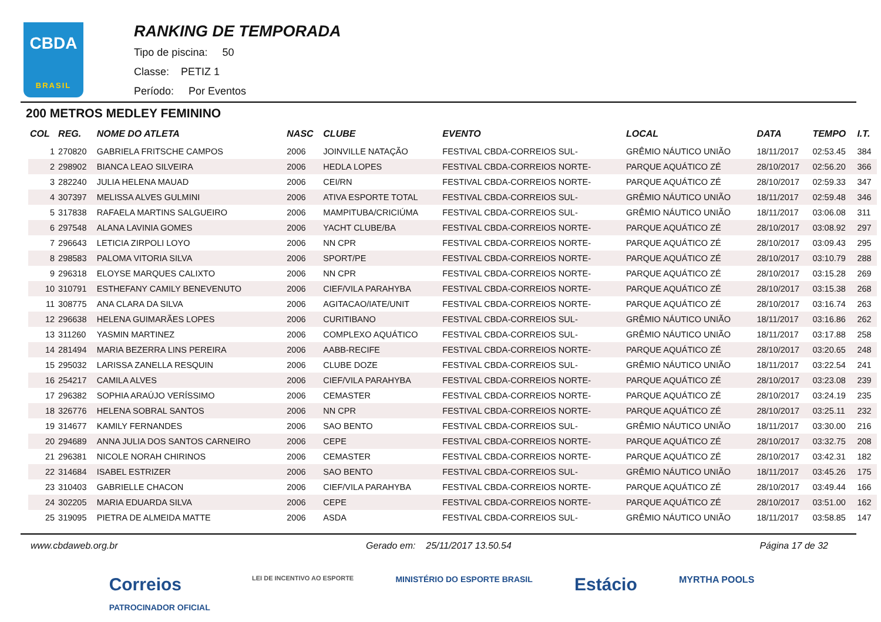CBDA
BRASIL
RANKING DE TEMPORADA
Tipo de piscina: 50
Classe: PETIZ 1
Período: Por Eventos
200 METROS MEDLEY FEMININO
| COL | REG. | NOME DO ATLETA | NASC | CLUBE | EVENTO | LOCAL | DATA | TEMPO | I.T. |
| --- | --- | --- | --- | --- | --- | --- | --- | --- | --- |
| 1 | 270820 | GABRIELA FRITSCHE CAMPOS | 2006 | JOINVILLE NATAÇÃO | FESTIVAL CBDA-CORREIOS SUL- | GRÊMIO NÁUTICO UNIÃO | 18/11/2017 | 02:53.45 | 384 |
| 2 | 298902 | BIANCA LEAO SILVEIRA | 2006 | HEDLA LOPES | FESTIVAL CBDA-CORREIOS NORTE- | PARQUE AQUÁTICO ZÉ | 28/10/2017 | 02:56.20 | 366 |
| 3 | 282240 | JULIA HELENA MAUAD | 2006 | CEI/RN | FESTIVAL CBDA-CORREIOS NORTE- | PARQUE AQUÁTICO ZÉ | 28/10/2017 | 02:59.33 | 347 |
| 4 | 307397 | MELISSA ALVES GULMINI | 2006 | ATIVA ESPORTE TOTAL | FESTIVAL CBDA-CORREIOS SUL- | GRÊMIO NÁUTICO UNIÃO | 18/11/2017 | 02:59.48 | 346 |
| 5 | 317838 | RAFAELA MARTINS SALGUEIRO | 2006 | MAMPITUBA/CRICIÚMA | FESTIVAL CBDA-CORREIOS SUL- | GRÊMIO NÁUTICO UNIÃO | 18/11/2017 | 03:06.08 | 311 |
| 6 | 297548 | ALANA LAVINIA GOMES | 2006 | YACHT CLUBE/BA | FESTIVAL CBDA-CORREIOS NORTE- | PARQUE AQUÁTICO ZÉ | 28/10/2017 | 03:08.92 | 297 |
| 7 | 296643 | LETICIA ZIRPOLI LOYO | 2006 | NN CPR | FESTIVAL CBDA-CORREIOS NORTE- | PARQUE AQUÁTICO ZÉ | 28/10/2017 | 03:09.43 | 295 |
| 8 | 298583 | PALOMA VITORIA SILVA | 2006 | SPORT/PE | FESTIVAL CBDA-CORREIOS NORTE- | PARQUE AQUÁTICO ZÉ | 28/10/2017 | 03:10.79 | 288 |
| 9 | 296318 | ELOYSE MARQUES CALIXTO | 2006 | NN CPR | FESTIVAL CBDA-CORREIOS NORTE- | PARQUE AQUÁTICO ZÉ | 28/10/2017 | 03:15.28 | 269 |
| 10 | 310791 | ESTHEFANY CAMILY BENEVENUTO | 2006 | CIEF/VILA PARAHYBA | FESTIVAL CBDA-CORREIOS NORTE- | PARQUE AQUÁTICO ZÉ | 28/10/2017 | 03:15.38 | 268 |
| 11 | 308775 | ANA CLARA DA SILVA | 2006 | AGITACAO/IATE/UNIT | FESTIVAL CBDA-CORREIOS NORTE- | PARQUE AQUÁTICO ZÉ | 28/10/2017 | 03:16.74 | 263 |
| 12 | 296638 | HELENA GUIMARÃES LOPES | 2006 | CURITIBANO | FESTIVAL CBDA-CORREIOS SUL- | GRÊMIO NÁUTICO UNIÃO | 18/11/2017 | 03:16.86 | 262 |
| 13 | 311260 | YASMIN MARTINEZ | 2006 | COMPLEXO AQUÁTICO | FESTIVAL CBDA-CORREIOS SUL- | GRÊMIO NÁUTICO UNIÃO | 18/11/2017 | 03:17.88 | 258 |
| 14 | 281494 | MARIA BEZERRA LINS PEREIRA | 2006 | AABB-RECIFE | FESTIVAL CBDA-CORREIOS NORTE- | PARQUE AQUÁTICO ZÉ | 28/10/2017 | 03:20.65 | 248 |
| 15 | 295032 | LARISSA ZANELLA RESQUIN | 2006 | CLUBE DOZE | FESTIVAL CBDA-CORREIOS SUL- | GRÊMIO NÁUTICO UNIÃO | 18/11/2017 | 03:22.54 | 241 |
| 16 | 254217 | CAMILA ALVES | 2006 | CIEF/VILA PARAHYBA | FESTIVAL CBDA-CORREIOS NORTE- | PARQUE AQUÁTICO ZÉ | 28/10/2017 | 03:23.08 | 239 |
| 17 | 296382 | SOPHIA ARAÚJO VERÍSSIMO | 2006 | CEMASTER | FESTIVAL CBDA-CORREIOS NORTE- | PARQUE AQUÁTICO ZÉ | 28/10/2017 | 03:24.19 | 235 |
| 18 | 326776 | HELENA SOBRAL SANTOS | 2006 | NN CPR | FESTIVAL CBDA-CORREIOS NORTE- | PARQUE AQUÁTICO ZÉ | 28/10/2017 | 03:25.11 | 232 |
| 19 | 314677 | KAMILY FERNANDES | 2006 | SAO BENTO | FESTIVAL CBDA-CORREIOS SUL- | GRÊMIO NÁUTICO UNIÃO | 18/11/2017 | 03:30.00 | 216 |
| 20 | 294689 | ANNA JULIA DOS SANTOS CARNEIRO | 2006 | CEPE | FESTIVAL CBDA-CORREIOS NORTE- | PARQUE AQUÁTICO ZÉ | 28/10/2017 | 03:32.75 | 208 |
| 21 | 296381 | NICOLE NORAH CHIRINOS | 2006 | CEMASTER | FESTIVAL CBDA-CORREIOS NORTE- | PARQUE AQUÁTICO ZÉ | 28/10/2017 | 03:42.31 | 182 |
| 22 | 314684 | ISABEL ESTRIZER | 2006 | SAO BENTO | FESTIVAL CBDA-CORREIOS SUL- | GRÊMIO NÁUTICO UNIÃO | 18/11/2017 | 03:45.26 | 175 |
| 23 | 310403 | GABRIELLE CHACON | 2006 | CIEF/VILA PARAHYBA | FESTIVAL CBDA-CORREIOS NORTE- | PARQUE AQUÁTICO ZÉ | 28/10/2017 | 03:49.44 | 166 |
| 24 | 302205 | MARIA EDUARDA SILVA | 2006 | CEPE | FESTIVAL CBDA-CORREIOS NORTE- | PARQUE AQUÁTICO ZÉ | 28/10/2017 | 03:51.00 | 162 |
| 25 | 319095 | PIETRA DE ALMEIDA MATTE | 2006 | ASDA | FESTIVAL CBDA-CORREIOS SUL- | GRÊMIO NÁUTICO UNIÃO | 18/11/2017 | 03:58.85 | 147 |
www.cbdaweb.org.br Gerado em: 25/11/2017 13.50.54 Página 17 de 32
Correios
PATROCINADOR OFICIAL LEI DE INCENTIVO AO ESPORTE MINISTÉRIO DO ESPORTE BRASIL Estácio MYRTHA POOLS